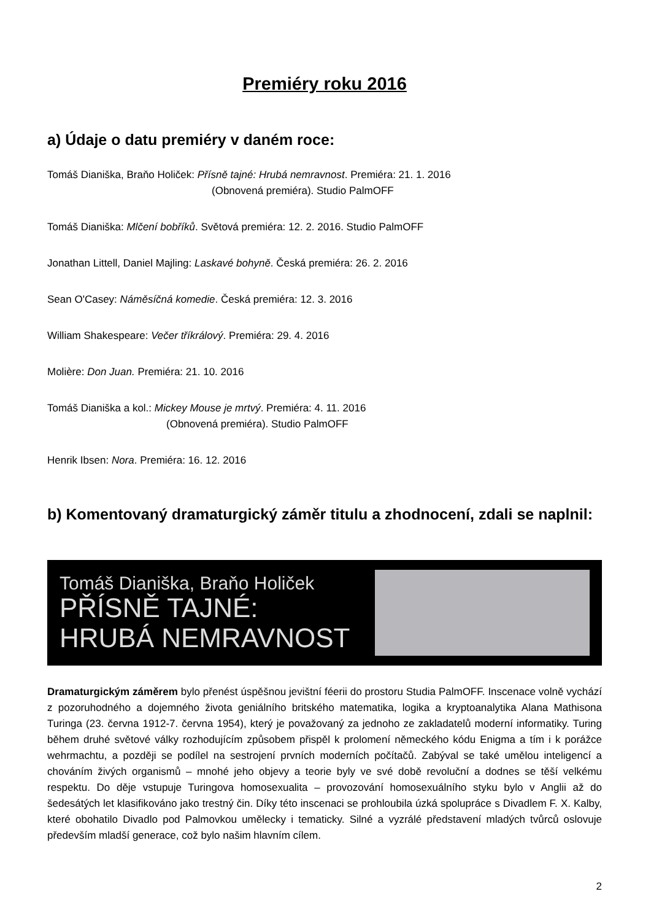Premiéry roku 2016
a) Údaje o datu premiéry v daném roce:
Tomáš Dianiška, Braňo Holiček: Přísně tajné: Hrubá nemravnost. Premiéra: 21. 1. 2016
(Obnovená premiéra). Studio PalmOFF
Tomáš Dianiška: Mlčení bobříků. Světová premiéra: 12. 2. 2016. Studio PalmOFF
Jonathan Littell, Daniel Majling: Laskavé bohyně. Česká premiéra: 26. 2. 2016
Sean O'Casey: Náměsíčná komedie. Česká premiéra: 12. 3. 2016
William Shakespeare: Večer tříkrálový. Premiéra: 29. 4. 2016
Molière: Don Juan. Premiéra: 21. 10. 2016
Tomáš Dianiška a kol.: Mickey Mouse je mrtvý. Premiéra: 4. 11. 2016
(Obnovená premiéra). Studio PalmOFF
Henrik Ibsen: Nora. Premiéra: 16. 12. 2016
b) Komentovaný dramaturgický záměr titulu a zhodnocení, zdali se naplnil:
Tomáš Dianiška, Braňo Holiček
PŘÍSNĚ TAJNÉ:
HRUBÁ NEMRAVNOST
Dramaturgickým záměrem bylo přenést úspěšnou jevištní féerii do prostoru Studia PalmOFF. Inscenace volně vychází z pozoruhodného a dojemného života geniálního britského matematika, logika a kryptoanalytika Alana Mathisona Turinga (23. června 1912-7. června 1954), který je považovaný za jednoho ze zakladatelů moderní informatiky. Turing během druhé světové války rozhodujícím způsobem přispěl k prolomení německého kódu Enigma a tím i k porážce wehrmachtu, a později se podílel na sestrojení prvních moderních počítačů. Zabýval se také umělou inteligencí a chováním živých organismů – mnohé jeho objevy a teorie byly ve své době revoluční a dodnes se těší velkému respektu. Do děje vstupuje Turingova homosexualita – provozování homosexuálního styku bylo v Anglii až do šedesátých let klasifikováno jako trestný čin. Díky této inscenaci se prohloubila úzká spolupráce s Divadlem F. X. Kalby, které obohatilo Divadlo pod Palmovkou umělecky i tematicky. Silné a vyzrálé představení mladých tvůrců oslovuje především mladší generace, což bylo našim hlavním cílem.
2